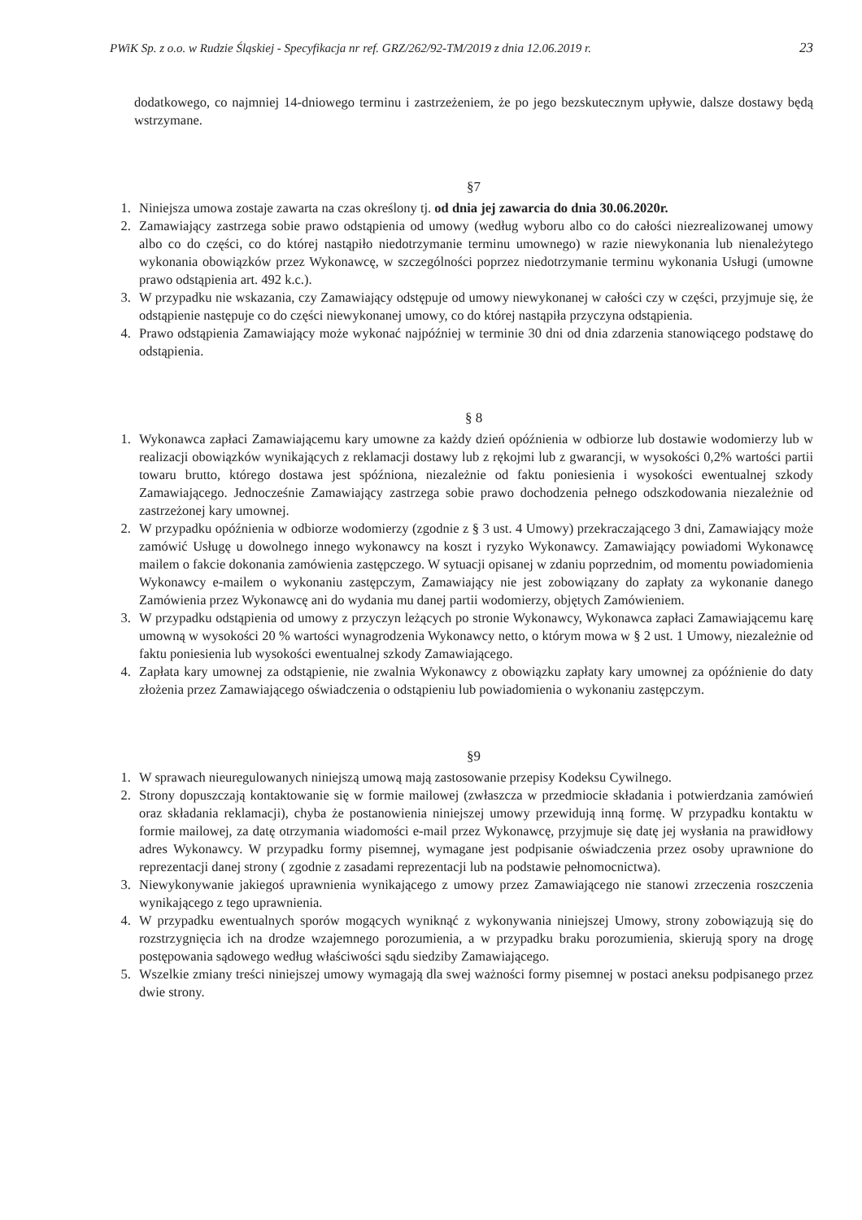PWiK Sp. z o.o. w Rudzie Śląskiej - Specyfikacja nr ref. GRZ/262/92-TM/2019 z dnia 12.06.2019 r. 23
dodatkowego, co najmniej 14-dniowego terminu i zastrzeżeniem, że po jego bezskutecznym upływie, dalsze dostawy będą wstrzymane.
§7
1. Niniejsza umowa zostaje zawarta na czas określony tj. od dnia jej zawarcia do dnia 30.06.2020r.
2. Zamawiający zastrzega sobie prawo odstąpienia od umowy (według wyboru albo co do całości niezrealizowanej umowy albo co do części, co do której nastąpiło niedotrzymanie terminu umownego) w razie niewykonania lub nienależytego wykonania obowiązków przez Wykonawcę, w szczególności poprzez niedotrzymanie terminu wykonania Usługi (umowne prawo odstąpienia art. 492 k.c.).
3. W przypadku nie wskazania, czy Zamawiający odstępuje od umowy niewykonanej w całości czy w części, przyjmuje się, że odstąpienie następuje co do części niewykonanej umowy, co do której nastąpiła przyczyna odstąpienia.
4. Prawo odstąpienia Zamawiający może wykonać najpóźniej w terminie 30 dni od dnia zdarzenia stanowiącego podstawę do odstąpienia.
§ 8
1. Wykonawca zapłaci Zamawiającemu kary umowne za każdy dzień opóźnienia w odbiorze lub dostawie wodomierzy lub w realizacji obowiązków wynikających z reklamacji dostawy lub z rękojmi lub z gwarancji, w wysokości 0,2% wartości partii towaru brutto, którego dostawa jest spóźniona, niezależnie od faktu poniesienia i wysokości ewentualnej szkody Zamawiającego. Jednocześnie Zamawiający zastrzega sobie prawo dochodzenia pełnego odszkodowania niezależnie od zastrzeżonej kary umownej.
2. W przypadku opóźnienia w odbiorze wodomierzy (zgodnie z § 3 ust. 4 Umowy) przekraczającego 3 dni, Zamawiający może zamówić Usługę u dowolnego innego wykonawcy na koszt i ryzyko Wykonawcy. Zamawiający powiadomi Wykonawcę mailem o fakcie dokonania zamówienia zastępczego. W sytuacji opisanej w zdaniu poprzednim, od momentu powiadomienia Wykonawcy e-mailem o wykonaniu zastępczym, Zamawiający nie jest zobowiązany do zapłaty za wykonanie danego Zamówienia przez Wykonawcę ani do wydania mu danej partii wodomierzy, objętych Zamówieniem.
3. W przypadku odstąpienia od umowy z przyczyn leżących po stronie Wykonawcy, Wykonawca zapłaci Zamawiającemu karę umowną w wysokości 20 % wartości wynagrodzenia Wykonawcy netto, o którym mowa w § 2 ust. 1 Umowy, niezależnie od faktu poniesienia lub wysokości ewentualnej szkody Zamawiającego.
4. Zapłata kary umownej za odstąpienie, nie zwalnia Wykonawcy z obowiązku zapłaty kary umownej za opóźnienie do daty złożenia przez Zamawiającego oświadczenia o odstąpieniu lub powiadomienia o wykonaniu zastępczym.
§9
1. W sprawach nieuregulowanych niniejszą umową mają zastosowanie przepisy Kodeksu Cywilnego.
2. Strony dopuszczają kontaktowanie się w formie mailowej (zwłaszcza w przedmiocie składania i potwierdzania zamówień oraz składania reklamacji), chyba że postanowienia niniejszej umowy przewidują inną formę. W przypadku kontaktu w formie mailowej, za datę otrzymania wiadomości e-mail przez Wykonawcę, przyjmuje się datę jej wysłania na prawidłowy adres Wykonawcy. W przypadku formy pisemnej, wymagane jest podpisanie oświadczenia przez osoby uprawnione do reprezentacji danej strony ( zgodnie z zasadami reprezentacji lub na podstawie pełnomocnictwa).
3. Niewykonywanie jakiegoś uprawnienia wynikającego z umowy przez Zamawiającego nie stanowi zrzeczenia roszczenia wynikającego z tego uprawnienia.
4. W przypadku ewentualnych sporów mogących wyniknąć z wykonywania niniejszej Umowy, strony zobowiązują się do rozstrzygnięcia ich na drodze wzajemnego porozumienia, a w przypadku braku porozumienia, skierują spory na drogę postępowania sądowego według właściwości sądu siedziby Zamawiającego.
5. Wszelkie zmiany treści niniejszej umowy wymagają dla swej ważności formy pisemnej w postaci aneksu podpisanego przez dwie strony.